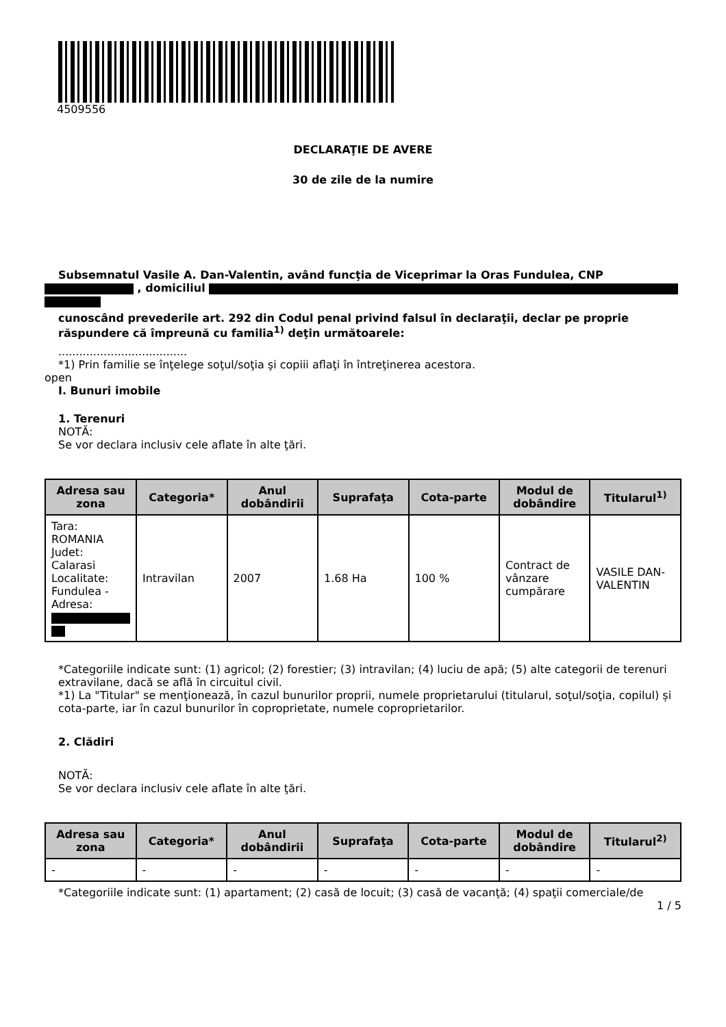4509556
DECLARAŢIE DE AVERE
30 de zile de la numire
Subsemnatul Vasile A. Dan-Valentin, având funcţia de Viceprimar la Oras Fundulea, CNP
, domiciliul
cunoscând prevederile art. 292 din Codul penal privind falsul în declaraţii, declar pe proprie răspundere că împreună cu familia<sup>1)</sup> deţin următoarele:
.....................................
*1) Prin familie se înţelege soţul/soţia şi copiii aflaţi în întreţinerea acestora.
open
I. Bunuri imobile
1. Terenuri
NOTĂ:
Se vor declara inclusiv cele aflate în alte ţări.
| Adresa sau zona | Categoria* | Anul dobândirii | Suprafaţa | Cota-parte | Modul de dobândire | Titularul<sup>1)</sup> |
| --- | --- | --- | --- | --- | --- | --- |
| Tara: ROMANIA Judet: Calarasi Localitate: Fundulea - Adresa: | Intravilan | 2007 | 1.68 Ha | 100 % | Contract de vânzare cumpărare | VASILE DAN-VALENTIN |
*Categoriile indicate sunt: (1) agricol; (2) forestier; (3) intravilan; (4) luciu de apă; (5) alte categorii de terenuri extravilane, dacă se află în circuitul civil.
*1) La "Titular" se menţionează, în cazul bunurilor proprii, numele proprietarului (titularul, soţul/soţia, copilul) și cota-parte, iar în cazul bunurilor în coproprietate, numele coproprietarilor.
2. Clădiri
NOTĂ:
Se vor declara inclusiv cele aflate în alte ţări.
| Adresa sau zona | Categoria* | Anul dobândirii | Suprafaţa | Cota-parte | Modul de dobândire | Titularul<sup>2)</sup> |
| --- | --- | --- | --- | --- | --- | --- |
| - | - | - | - | - | - | - |
*Categoriile indicate sunt: (1) apartament; (2) casă de locuit; (3) casă de vacanţă; (4) spaţii comerciale/de
1 / 5